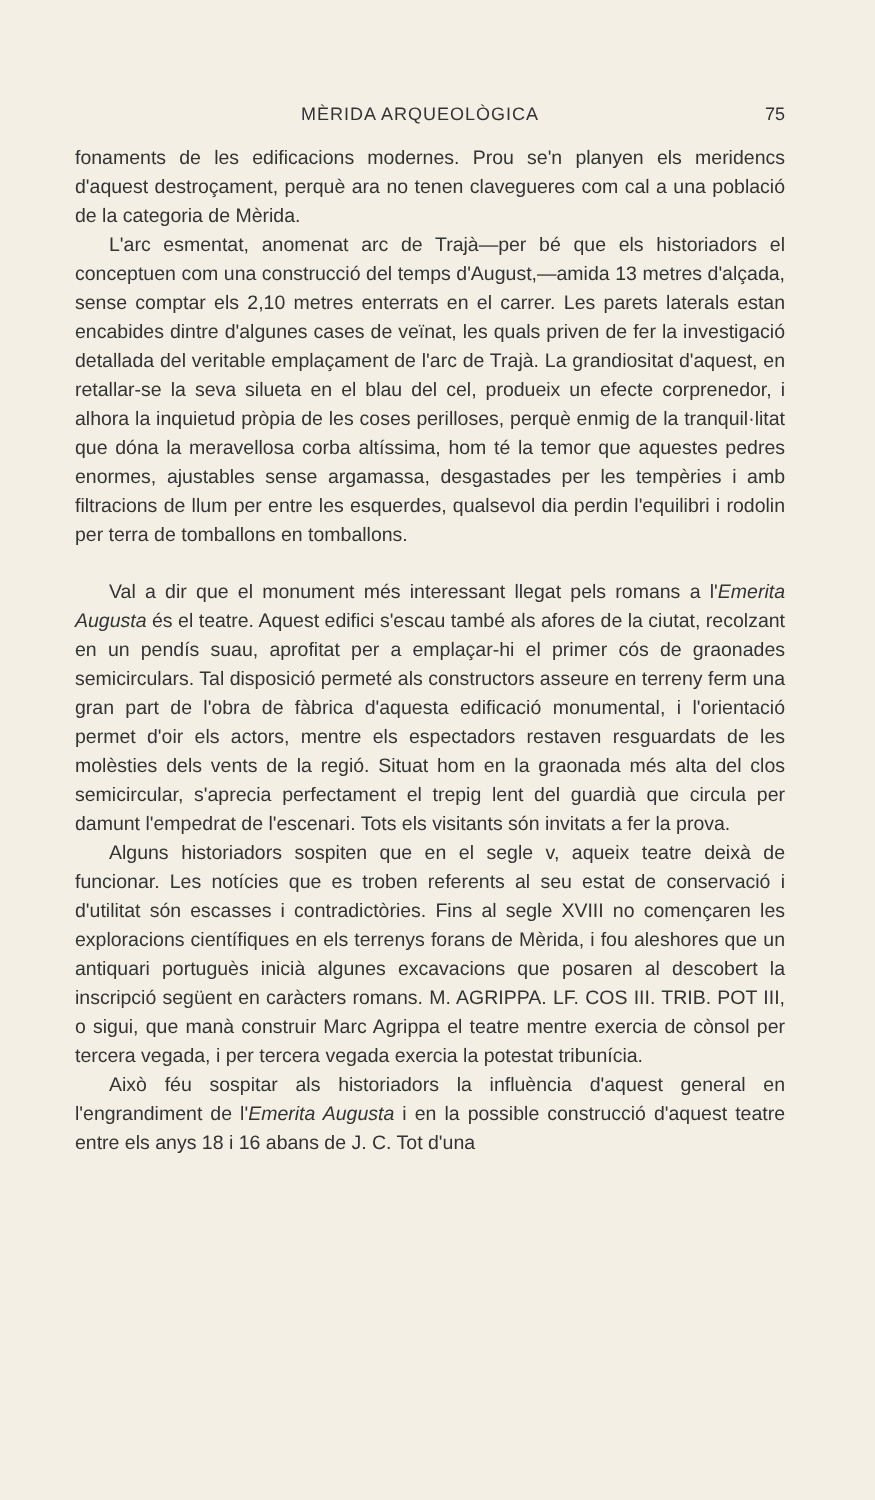MÈRIDA ARQUEOLÒGICA 75
fonaments de les edificacions modernes. Prou se'n planyen els meridencs d'aquest destroçament, perquè ara no tenen clavegueres com cal a una població de la categoria de Mèrida.
L'arc esmentat, anomenat arc de Trajà—per bé que els historiadors el conceptuen com una construcció del temps d'August,—amida 13 metres d'alçada, sense comptar els 2,10 metres enterrats en el carrer. Les parets laterals estan encabides dintre d'algunes cases de veïnat, les quals priven de fer la investigació detallada del veritable emplaçament de l'arc de Trajà. La grandiositat d'aquest, en retallar-se la seva silueta en el blau del cel, produeix un efecte corprenedor, i alhora la inquietud pròpia de les coses perilloses, perquè enmig de la tranquil·litat que dóna la meravellosa corba altíssima, hom té la temor que aquestes pedres enormes, ajustables sense argamassa, desgastades per les tempèries i amb filtracions de llum per entre les esquerdes, qualsevol dia perdin l'equilibri i rodolin per terra de tomballons en tomballons.
Val a dir que el monument més interessant llegat pels romans a l'Emerita Augusta és el teatre. Aquest edifici s'escau també als afores de la ciutat, recolzant en un pendís suau, aprofitat per a emplaçar-hi el primer cós de graonades semicirculars. Tal disposició permeté als constructors asseure en terreny ferm una gran part de l'obra de fàbrica d'aquesta edificació monumental, i l'orientació permet d'oir els actors, mentre els espectadors restaven resguardats de les molèsties dels vents de la regió. Situat hom en la graonada més alta del clos semicircular, s'aprecia perfectament el trepig lent del guardià que circula per damunt l'empedrat de l'escenari. Tots els visitants són invitats a fer la prova.
Alguns historiadors sospiten que en el segle v, aqueix teatre deixà de funcionar. Les notícies que es troben referents al seu estat de conservació i d'utilitat són escasses i contradictòries. Fins al segle XVIII no començaren les exploracions científiques en els terrenys forans de Mèrida, i fou aleshores que un antiquari portuguès inicià algunes excavacions que posaren al descobert la inscripció següent en caràcters romans. M. AGRIPPA. LF. COS III. TRIB. POT III, o sigui, que manà construir Marc Agrippa el teatre mentre exercia de cònsol per tercera vegada, i per tercera vegada exercia la potestat tribunícia.
Això féu sospitar als historiadors la influència d'aquest general en l'engrandiment de l'Emerita Augusta i en la possible construcció d'aquest teatre entre els anys 18 i 16 abans de J. C. Tot d'una